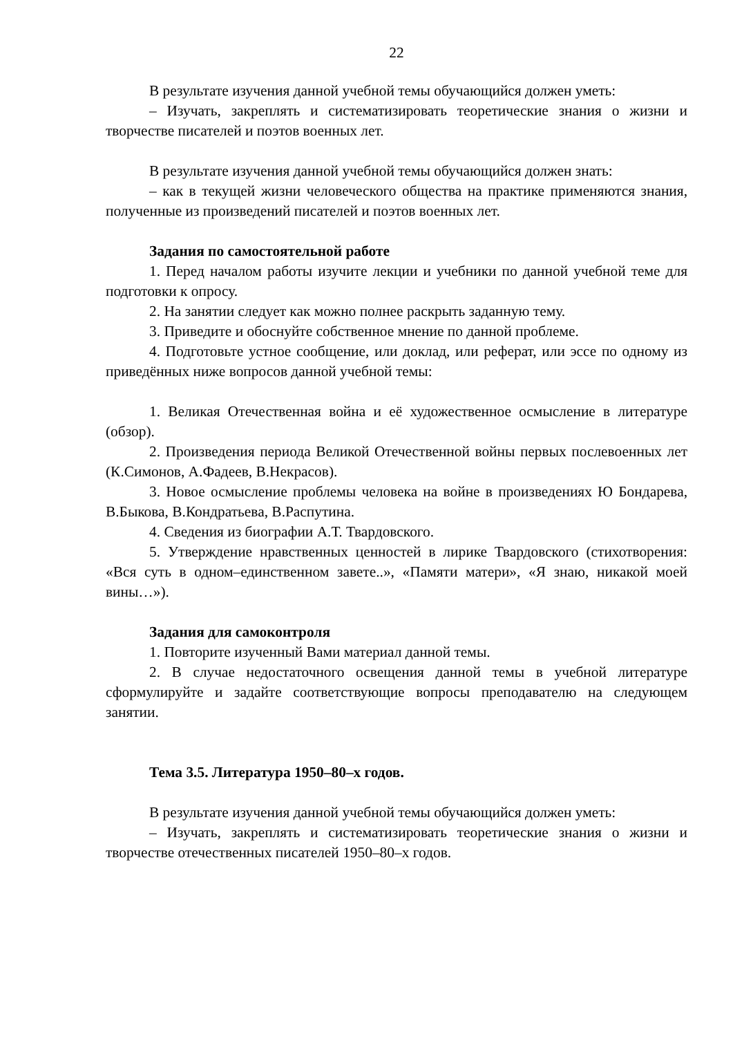22
В результате изучения данной учебной темы обучающийся должен уметь:
– Изучать, закреплять и систематизировать теоретические знания о жизни и творчестве писателей и поэтов военных лет.
В результате изучения данной учебной темы обучающийся должен знать:
– как в текущей жизни человеческого общества на практике применяются знания, полученные из произведений писателей и поэтов военных лет.
Задания по самостоятельной работе
1. Перед началом работы изучите лекции и учебники по данной учебной теме для подготовки к опросу.
2. На занятии следует как можно полнее раскрыть заданную тему.
3. Приведите и обоснуйте собственное мнение по данной проблеме.
4. Подготовьте устное сообщение, или доклад, или реферат, или эссе по одному из приведённых ниже вопросов данной учебной темы:
1. Великая Отечественная война и её художественное осмысление в литературе (обзор).
2. Произведения периода Великой Отечественной войны первых послевоенных лет (К.Симонов, А.Фадеев, В.Некрасов).
3. Новое осмысление проблемы человека на войне в произведениях Ю Бондарева, В.Быкова, В.Кондратьева, В.Распутина.
4. Сведения из биографии А.Т. Твардовского.
5. Утверждение нравственных ценностей в лирике Твардовского (стихотворения: «Вся суть в одном–единственном завете..», «Памяти матери», «Я знаю, никакой моей вины…»).
Задания для самоконтроля
1. Повторите изученный Вами материал данной темы.
2. В случае недостаточного освещения данной темы в учебной литературе сформулируйте и задайте соответствующие вопросы преподавателю на следующем занятии.
Тема 3.5. Литература 1950–80–х годов.
В результате изучения данной учебной темы обучающийся должен уметь:
– Изучать, закреплять и систематизировать теоретические знания о жизни и творчестве отечественных писателей 1950–80–х годов.